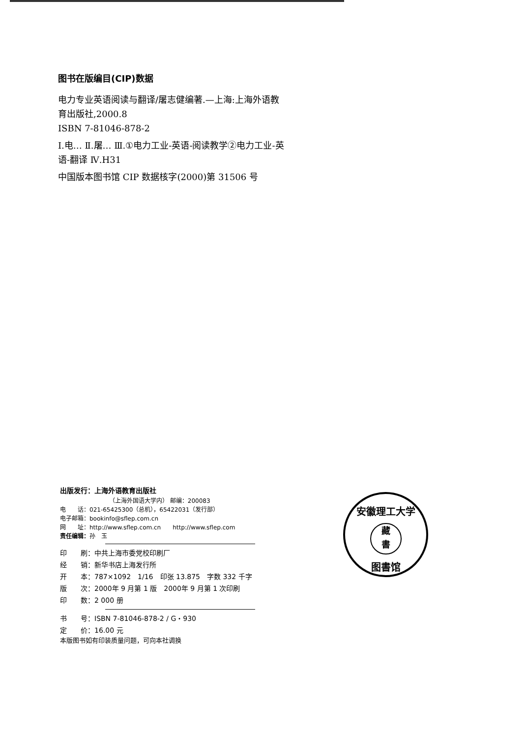图书在版编目(CIP)数据
电力专业英语阅读与翻译/屠志健编著.—上海:上海外语教育出版社,2000.8
ISBN 7-81046-878-2
Ⅰ.电… Ⅱ.屠… Ⅲ.①电力工业-英语-阅读教学②电力工业-英语-翻译 Ⅳ.H31
中国版本图书馆 CIP 数据核字(2000)第 31506 号
出版发行：上海外语教育出版社
（上海外国语大学内） 邮编：200083
电　　话：021-65425300（总机），65422031（发行部）
电子邮箱：bookinfo@sflep.com.cn
网　　址：http://www.sflep.com.cn　　http://www.sflep.com
责任编辑：孙　玉
印　　刷：中共上海市委党校印刷厂
经　　销：新华书店上海发行所
开　　本：787×1092　1/16　印张 13.875　字数 332 千字
版　　次：2000年 9 月第 1 版　2000年 9 月第 1 次印刷
印　　数：2 000 册
书　　号：ISBN 7-81046-878-2 / G・930
定　　价：16.00 元
本版图书如有印装质量问题，可向本社调换
安徽理工大学
藏
書
图書馆